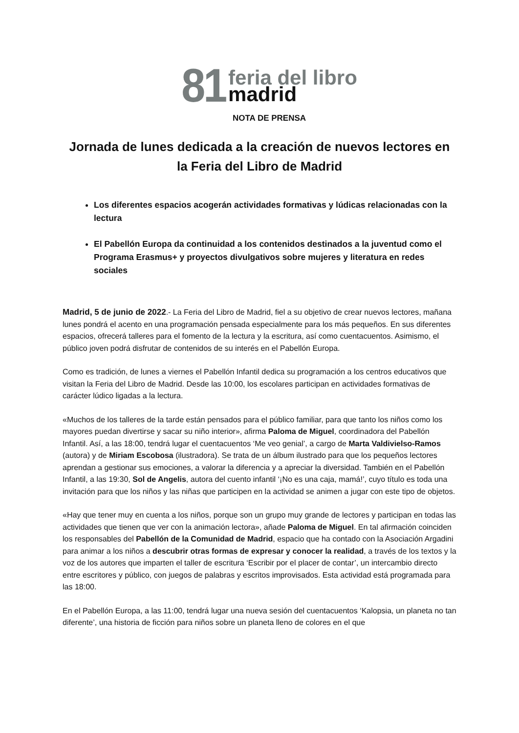81
feria del libro
madrid
NOTA DE PRENSA
Jornada de lunes dedicada a la creación de nuevos lectores en la Feria del Libro de Madrid
Los diferentes espacios acogerán actividades formativas y lúdicas relacionadas con la lectura
El Pabellón Europa da continuidad a los contenidos destinados a la juventud como el Programa Erasmus+ y proyectos divulgativos sobre mujeres y literatura en redes sociales
Madrid, 5 de junio de 2022.- La Feria del Libro de Madrid, fiel a su objetivo de crear nuevos lectores, mañana lunes pondrá el acento en una programación pensada especialmente para los más pequeños. En sus diferentes espacios, ofrecerá talleres para el fomento de la lectura y la escritura, así como cuentacuentos. Asimismo, el público joven podrá disfrutar de contenidos de su interés en el Pabellón Europa.
Como es tradición, de lunes a viernes el Pabellón Infantil dedica su programación a los centros educativos que visitan la Feria del Libro de Madrid. Desde las 10:00, los escolares participan en actividades formativas de carácter lúdico ligadas a la lectura.
«Muchos de los talleres de la tarde están pensados para el público familiar, para que tanto los niños como los mayores puedan divertirse y sacar su niño interior», afirma Paloma de Miguel, coordinadora del Pabellón Infantil. Así, a las 18:00, tendrá lugar el cuentacuentos ‘Me veo genial’, a cargo de Marta Valdivielso-Ramos (autora) y de Miriam Escobosa (ilustradora). Se trata de un álbum ilustrado para que los pequeños lectores aprendan a gestionar sus emociones, a valorar la diferencia y a apreciar la diversidad. También en el Pabellón Infantil, a las 19:30, Sol de Angelis, autora del cuento infantil ‘¡No es una caja, mamá!’, cuyo título es toda una invitación para que los niños y las niñas que participen en la actividad se animen a jugar con este tipo de objetos.
«Hay que tener muy en cuenta a los niños, porque son un grupo muy grande de lectores y participan en todas las actividades que tienen que ver con la animación lectora», añade Paloma de Miguel. En tal afirmación coinciden los responsables del Pabellón de la Comunidad de Madrid, espacio que ha contado con la Asociación Argadini para animar a los niños a descubrir otras formas de expresar y conocer la realidad, a través de los textos y la voz de los autores que imparten el taller de escritura ‘Escribir por el placer de contar’, un intercambio directo entre escritores y público, con juegos de palabras y escritos improvisados. Esta actividad está programada para las 18:00.
En el Pabellón Europa, a las 11:00, tendrá lugar una nueva sesión del cuentacuentos ‘Kalopsia, un planeta no tan diferente’, una historia de ficción para niños sobre un planeta lleno de colores en el que